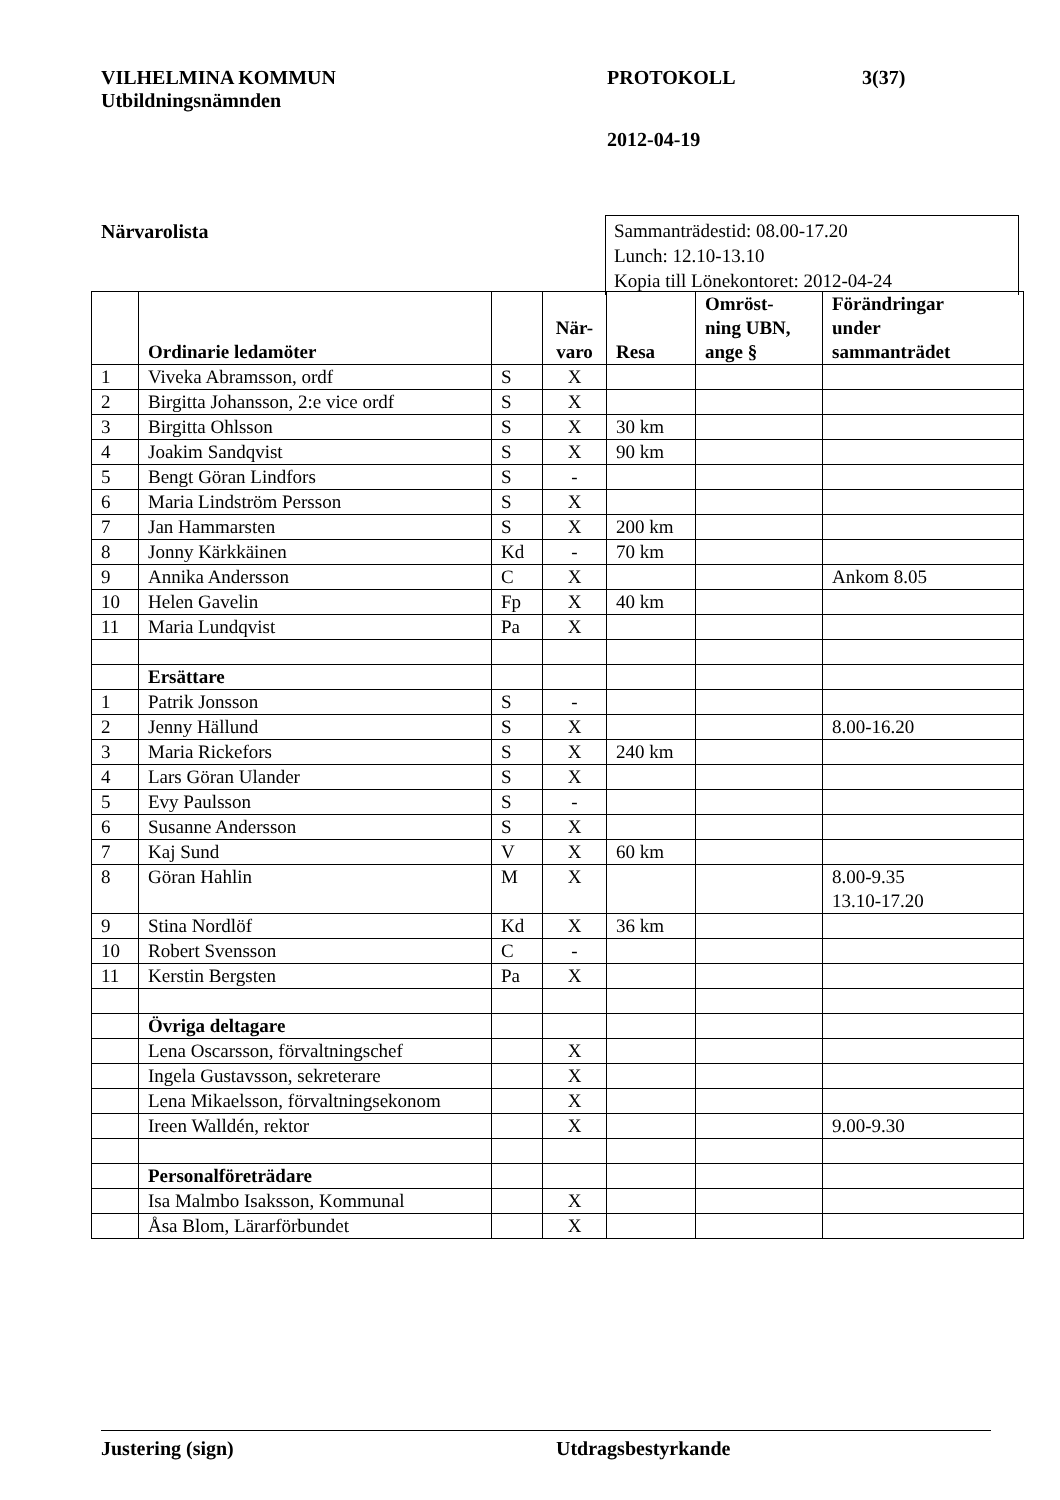VILHELMINA KOMMUN PROTOKOLL 3(37)
Utbildningsnämnden
2012-04-19
Närvarolista
Sammanträdestid: 08.00-17.20
Lunch: 12.10-13.10
Kopia till Lönekontoret: 2012-04-24
| | Ordinarie ledamöter | | När- varo | Resa | Omröst- ning UBN, ange § | Förändringar under sammanträdet |
| --- | --- | --- | --- | --- | --- | --- |
| 1 | Viveka Abramsson, ordf | S | X | | | |
| 2 | Birgitta Johansson, 2:e vice ordf | S | X | | | |
| 3 | Birgitta Ohlsson | S | X | 30 km | | |
| 4 | Joakim Sandqvist | S | X | 90 km | | |
| 5 | Bengt Göran Lindfors | S | - | | | |
| 6 | Maria Lindström Persson | S | X | | | |
| 7 | Jan Hammarsten | S | X | 200 km | | |
| 8 | Jonny Kärkkäinen | Kd | - | 70 km | | |
| 9 | Annika Andersson | C | X | | | Ankom 8.05 |
| 10 | Helen Gavelin | Fp | X | 40 km | | |
| 11 | Maria Lundqvist | Pa | X | | | |
| | Ersättare | | | | | |
| 1 | Patrik Jonsson | S | - | | | |
| 2 | Jenny Hällund | S | X | | | 8.00-16.20 |
| 3 | Maria Rickefors | S | X | 240 km | | |
| 4 | Lars Göran Ulander | S | X | | | |
| 5 | Evy Paulsson | S | - | | | |
| 6 | Susanne Andersson | S | X | | | |
| 7 | Kaj Sund | V | X | 60 km | | |
| 8 | Göran Hahlin | M | X | | | 8.00-9.35 13.10-17.20 |
| 9 | Stina Nordlöf | Kd | X | 36 km | | |
| 10 | Robert Svensson | C | - | | | |
| 11 | Kerstin Bergsten | Pa | X | | | |
| | Övriga deltagare | | | | | |
| | Lena Oscarsson, förvaltningschef | | X | | | |
| | Ingela Gustavsson, sekreterare | | X | | | |
| | Lena Mikaelsson, förvaltningsekonom | | X | | | |
| | Ireen Walldén, rektor | | X | | | 9.00-9.30 |
| | Personalföreträdare | | | | | |
| | Isa Malmbo Isaksson, Kommunal | | X | | | |
| | Åsa Blom, Lärarförbundet | | X | | | |
Justering (sign) Utdragsbestyrkande